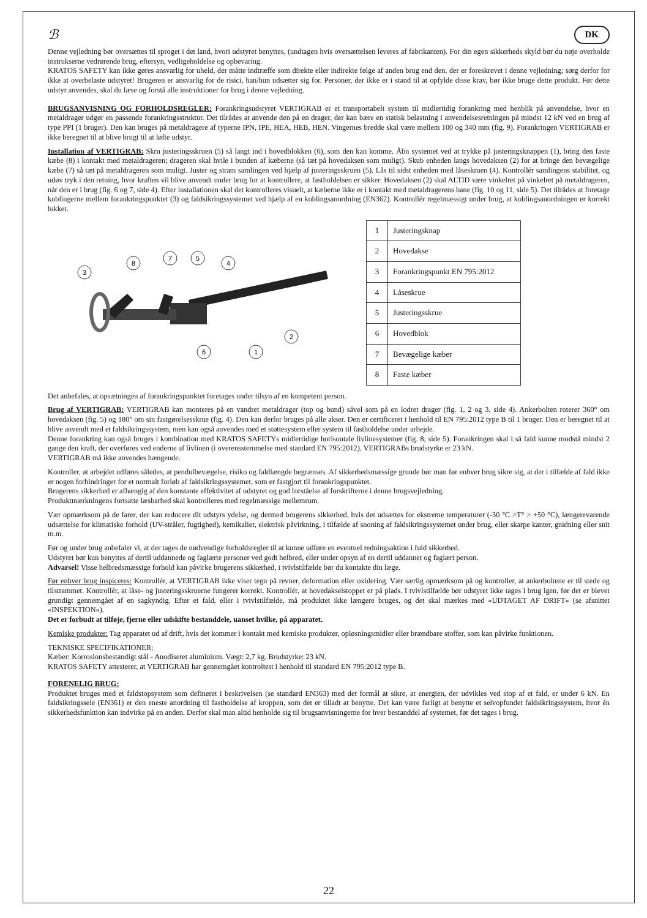ℬ DK
Denne vejledning bør oversættes til sproget i det land, hvori udstyret benyttes, (undtagen hvis oversættelsen leveres af fabrikanten). For din egen sikkerheds skyld bør du nøje overholde instrukserne vedrørende brug, eftersyn, vedligeholdelse og opbevaring.
KRATOS SAFETY kan ikke gøres ansvarlig for uheld, der måtte indtræffe som direkte eller indirekte følge af anden brug end den, der er foreskrevet i denne vejledning; sørg derfor for ikke at overbelaste udstyret! Brugeren er ansvarlig for de risici, han/hun udsætter sig for. Personer, der ikke er i stand til at opfylde disse krav, bør ikke bruge dette produkt. Før dette udstyr anvendes, skal du læse og forstå alle instruktioner for brug i denne vejledning.
BRUGSANVISNING OG FORHOLDSREGLER: Forankringsudstyret VERTIGRAB er et transportabelt system til midlertidig forankring med henblik på anvendelse, hvor en metaldrager udgør en passende forankringsstruktur. Det tilrådes at anvende den på en drager, der kan bære en statisk belastning i anvendelsesretningen på mindst 12 kN ved en brug af type PPI (1 bruger). Den kan bruges på metaldragere af typerne IPN, IPE, HEA, HEB, HEN. Vingernes bredde skal være mellem 100 og 340 mm (fig. 9). Forankringen VERTIGRAB er ikke beregnet til at blive brugt til at løfte udstyr.
Installation af VERTIGRAB: Skru justeringsskruen (5) så langt ind i hovedblokken (6), som den kan komme. Åbn systemet ved at trykke på justeringsknappen (1), bring den faste kæbe (8) i kontakt med metaldrageren; drageren skal hvile i bunden af kæberne (så tæt på hovedaksen som muligt). Skub enheden langs hovedaksen (2) for at bringe den bevægelige kæbe (7) så tæt på metaldrageren som muligt. Juster og stram samlingen ved hjælp af justeringsskruen (5). Lås til sidst enheden med låseskruen (4). Kontrollér samlingens stabilitet, og udøv tryk i den retning, hvor kraften vil blive anvendt under brug for at kontrollere, at fastholdelsen er sikker. Hovedaksen (2) skal ALTID være vinkelret på vinkelret på metaldrageren, når den er i brug (fig. 6 og 7, side 4). Efter installationen skal det kontrolleres visuelt, at kæberne ikke er i kontakt med metaldragerens bane (fig. 10 og 11, side 5). Det tilrådes at foretage koblingerne mellem forankringspunktet (3) og faldsikringssystemet ved hjælp af en koblingsanordning (EN362). Kontrollér regelmæssigt under brug, at koblingsanordningen er korrekt lukket.
3
8
7
5
4
2
6
1
| 1 | Justeringsknap |
| 2 | Hovedakse |
| 3 | Forankringspunkt EN 795:2012 |
| 4 | Låseskrue |
| 5 | Justeringsskrue |
| 6 | Hovedblok |
| 7 | Bevægelige kæber |
| 8 | Faste kæber |
Det anbefales, at opsætningen af forankringspunktet foretages under tilsyn af en kompetent person.
Brug af VERTIGRAB: VERTIGRAB kan monteres på en vandret metaldrager (top og bund) såvel som på en lodret drager (fig. 1, 2 og 3, side 4). Ankerbolten roterer 360° om hovedaksen (fig. 5) og 180° om sin fastgørelsesskrue (fig. 4). Den kan derfor bruges på alle akser. Den er certificeret i henhold til EN 795:2012 type B til 1 bruger. Den er beregnet til at blive anvendt med et faldsikringssystem, men kan også anvendes med et støttesystem eller system til fastholdelse under arbejde.
Denne forankring kan også bruges i kombination med KRATOS SAFETYs midlertidige horisontale livlinesystemer (fig. 8, side 5). Forankringen skal i så fald kunne modstå mindst 2 gange den kraft, der overføres ved enderne af livlinen (i overensstemmelse med standard EN 795:2012). VERTIGRABs brudstyrke er 23 kN.
VERTIGRAB må ikke anvendes hængende.
Kontroller, at arbejdet udføres således, at pendulbevægelse, risiko og faldlængde begrænses. Af sikkerhedsmæssige grunde bør man før enhver brug sikre sig, at der i tilfælde af fald ikke er nogen forhindringer for et normalt forløb af faldsikringssystemet, som er fastgjort til forankringspunktet.
Brugerens sikkerhed er afhængig af den konstante effektivitet af udstyret og god forståelse af forskrifterne i denne brugsvejledning.
Produktmærkningens fortsatte læsbarhed skal kontrolleres med regelmæssige mellemrum.
Vær opmærksom på de farer, der kan reducere dit udstyrs ydelse, og dermed brugerens sikkerhed, hvis det udsættes for ekstreme temperaturer (-30 °C >T° > +50 °C), længerevarende udsættelse for klimatiske forhold (UV-stråler, fugtighed), kemikalier, elektrisk påvirkning, i tilfælde af snoning af faldsikringssystemet under brug, eller skarpe kanter, gnidning eller snit m.m.
Før og under brug anbefaler vi, at der tages de nødvendige forholdsregler til at kunne udføre en eventuel redningsaktion i fuld sikkerhed.
Udstyret bør kun benyttes af dertil uddannede og faglærte personer ved godt helbred, eller under opsyn af en dertil uddannet og faglært person.
Advarsel! Visse helbredsmæssige forhold kan påvirke brugerens sikkerhed, i tvivlstilfælde bør du kontakte din læge.
Før enhver brug inspiceres: Kontrollér, at VERTIGRAB ikke viser tegn på revner, deformation eller oxidering. Vær særlig opmærksom på og kontroller, at ankerboltene er til stede og tilstrammet. Kontrollér, at låse- og justeringsskruerne fungerer korrekt. Kontrollér, at hovedakselstoppet er på plads. I tvivlstilfælde bør udstyret ikke tages i brug igen, før det er blevet grundigt gennemgået af en sagkyndig. Efter et fald, eller i tvivlstilfælde, må produktet ikke længere bruges, og det skal mærkes med «UDTAGET AF DRIFT» (se afsnittet «INSPEKTION»).
Det er forbudt at tilføje, fjerne eller udskifte bestanddele, uanset hvilke, på apparatet.
Kemiske produkter: Tag apparatet ud af drift, hvis det kommer i kontakt med kemiske produkter, opløsningsmidler eller brændbare stoffer, som kan påvirke funktionen.
TEKNISKE SPECIFIKATIONER:
Kæber: Korrosionsbestandigt stål - Anodiseret aluminium. Vægt: 2,7 kg. Brudstyrke: 23 kN.
KRATOS SAFETY attesterer, at VERTIGRAB har gennemgået kontroltest i henhold til standard EN 795:2012 type B.
FORENELIG BRUG:
Produktet bruges med et faldstopsystem som defineret i beskrivelsen (se standard EN363) med det formål at sikre, at energien, der udvikles ved stop af et fald, er under 6 kN. En faldsikringssele (EN361) er den eneste anordning til fastholdelse af kroppen, som det er tilladt at benytte. Det kan være farligt at benytte et selvopfundet faldsikringssystem, hvor én sikkerhedsfunktion kan indvirke på en anden. Derfor skal man altid henholde sig til brugsanvisningerne for hver bestanddel af systemet, før det tages i brug.
22